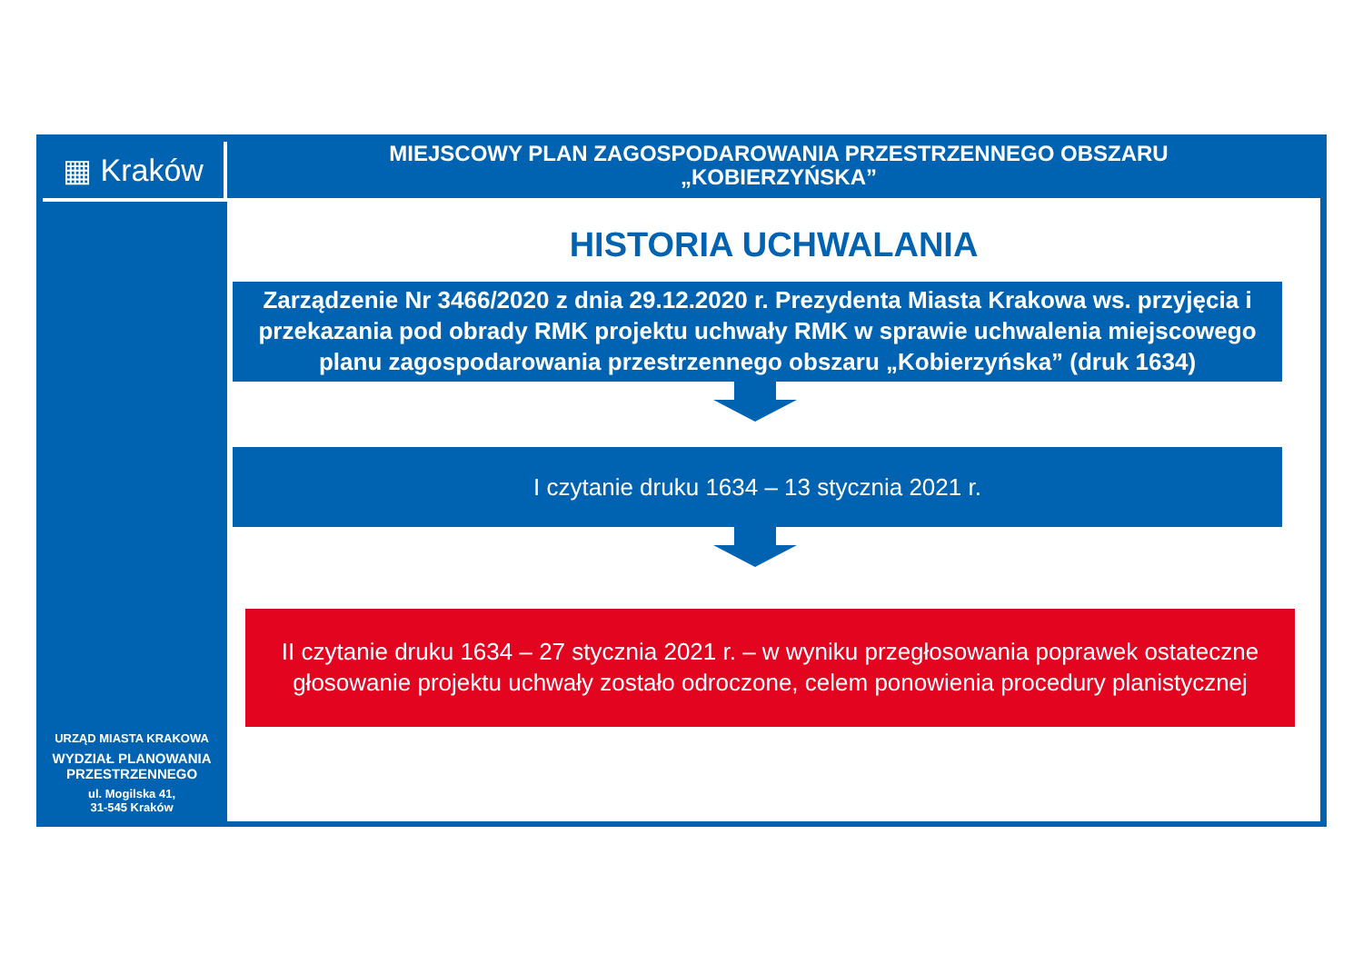▦ Kraków
URZĄD MIASTA KRAKOWA
WYDZIAŁ PLANOWANIA
PRZESTRZENNEGO
ul. Mogilska 41,
31-545 Kraków
MIEJSCOWY PLAN ZAGOSPODAROWANIA PRZESTRZENNEGO OBSZARU
„KOBIERZYŃSKA”
HISTORIA UCHWALANIA
Zarządzenie Nr 3466/2020 z dnia 29.12.2020 r. Prezydenta Miasta Krakowa ws. przyjęcia i przekazania pod obrady RMK projektu uchwały RMK w sprawie uchwalenia miejscowego planu zagospodarowania przestrzennego obszaru „Kobierzyńska” (druk 1634)
I czytanie druku 1634 – 13 stycznia 2021 r.
II czytanie druku 1634 – 27 stycznia 2021 r. – w wyniku przegłosowania poprawek ostateczne głosowanie projektu uchwały zostało odroczone, celem ponowienia procedury planistycznej